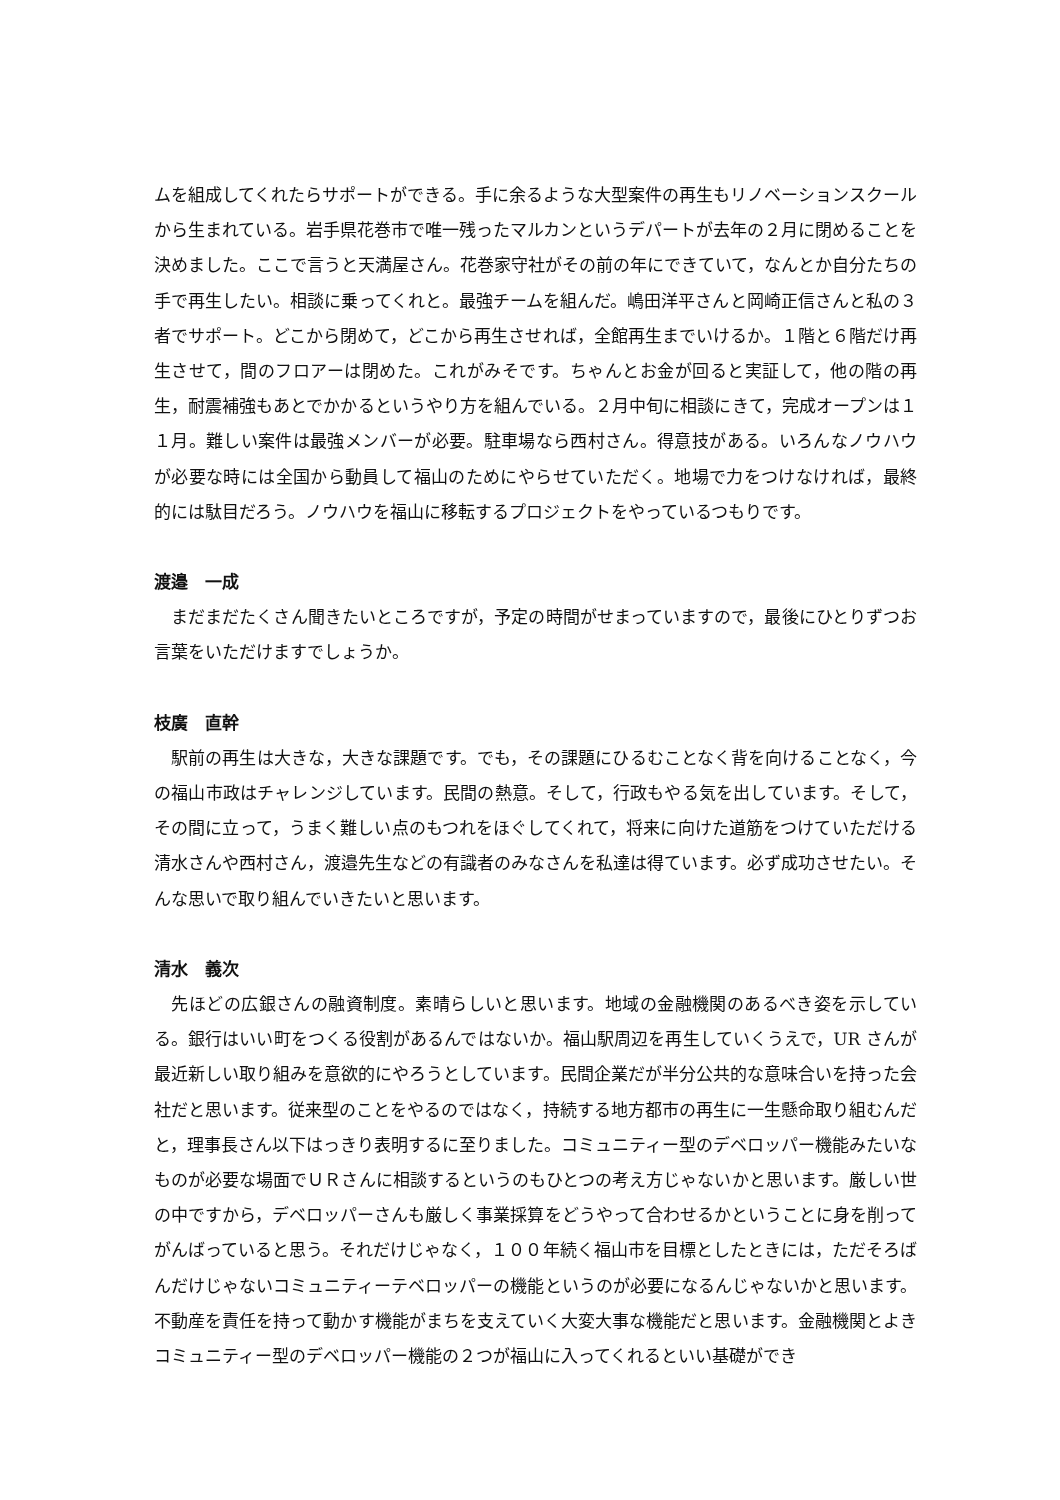ムを組成してくれたらサポートができる。手に余るような大型案件の再生もリノベーションスクールから生まれている。岩手県花巻市で唯一残ったマルカンというデパートが去年の２月に閉めることを決めました。ここで言うと天満屋さん。花巻家守社がその前の年にできていて，なんとか自分たちの手で再生したい。相談に乗ってくれと。最強チームを組んだ。嶋田洋平さんと岡崎正信さんと私の３者でサポート。どこから閉めて，どこから再生させれば，全館再生までいけるか。１階と６階だけ再生させて，間のフロアーは閉めた。これがみそです。ちゃんとお金が回ると実証して，他の階の再生，耐震補強もあとでかかるというやり方を組んでいる。２月中旬に相談にきて，完成オープンは１１月。難しい案件は最強メンバーが必要。駐車場なら西村さん。得意技がある。いろんなノウハウが必要な時には全国から動員して福山のためにやらせていただく。地場で力をつけなければ，最終的には駄目だろう。ノウハウを福山に移転するプロジェクトをやっているつもりです。
渡邉　一成
　まだまだたくさん聞きたいところですが，予定の時間がせまっていますので，最後にひとりずつお言葉をいただけますでしょうか。
枝廣　直幹
　駅前の再生は大きな，大きな課題です。でも，その課題にひるむことなく背を向けることなく，今の福山市政はチャレンジしています。民間の熱意。そして，行政もやる気を出しています。そして，その間に立って，うまく難しい点のもつれをほぐしてくれて，将来に向けた道筋をつけていただける清水さんや西村さん，渡邉先生などの有識者のみなさんを私達は得ています。必ず成功させたい。そんな思いで取り組んでいきたいと思います。
清水　義次
　先ほどの広銀さんの融資制度。素晴らしいと思います。地域の金融機関のあるべき姿を示している。銀行はいい町をつくる役割があるんではないか。福山駅周辺を再生していくうえで，UR さんが最近新しい取り組みを意欲的にやろうとしています。民間企業だが半分公共的な意味合いを持った会社だと思います。従来型のことをやるのではなく，持続する地方都市の再生に一生懸命取り組むんだと，理事長さん以下はっきり表明するに至りました。コミュニティー型のデベロッパー機能みたいなものが必要な場面でＵＲさんに相談するというのもひとつの考え方じゃないかと思います。厳しい世の中ですから，デベロッパーさんも厳しく事業採算をどうやって合わせるかということに身を削ってがんばっていると思う。それだけじゃなく，１００年続く福山市を目標としたときには，ただそろばんだけじゃないコミュニティーテベロッパーの機能というのが必要になるんじゃないかと思います。不動産を責任を持って動かす機能がまちを支えていく大変大事な機能だと思います。金融機関とよきコミュニティー型のデベロッパー機能の２つが福山に入ってくれるといい基礎ができ